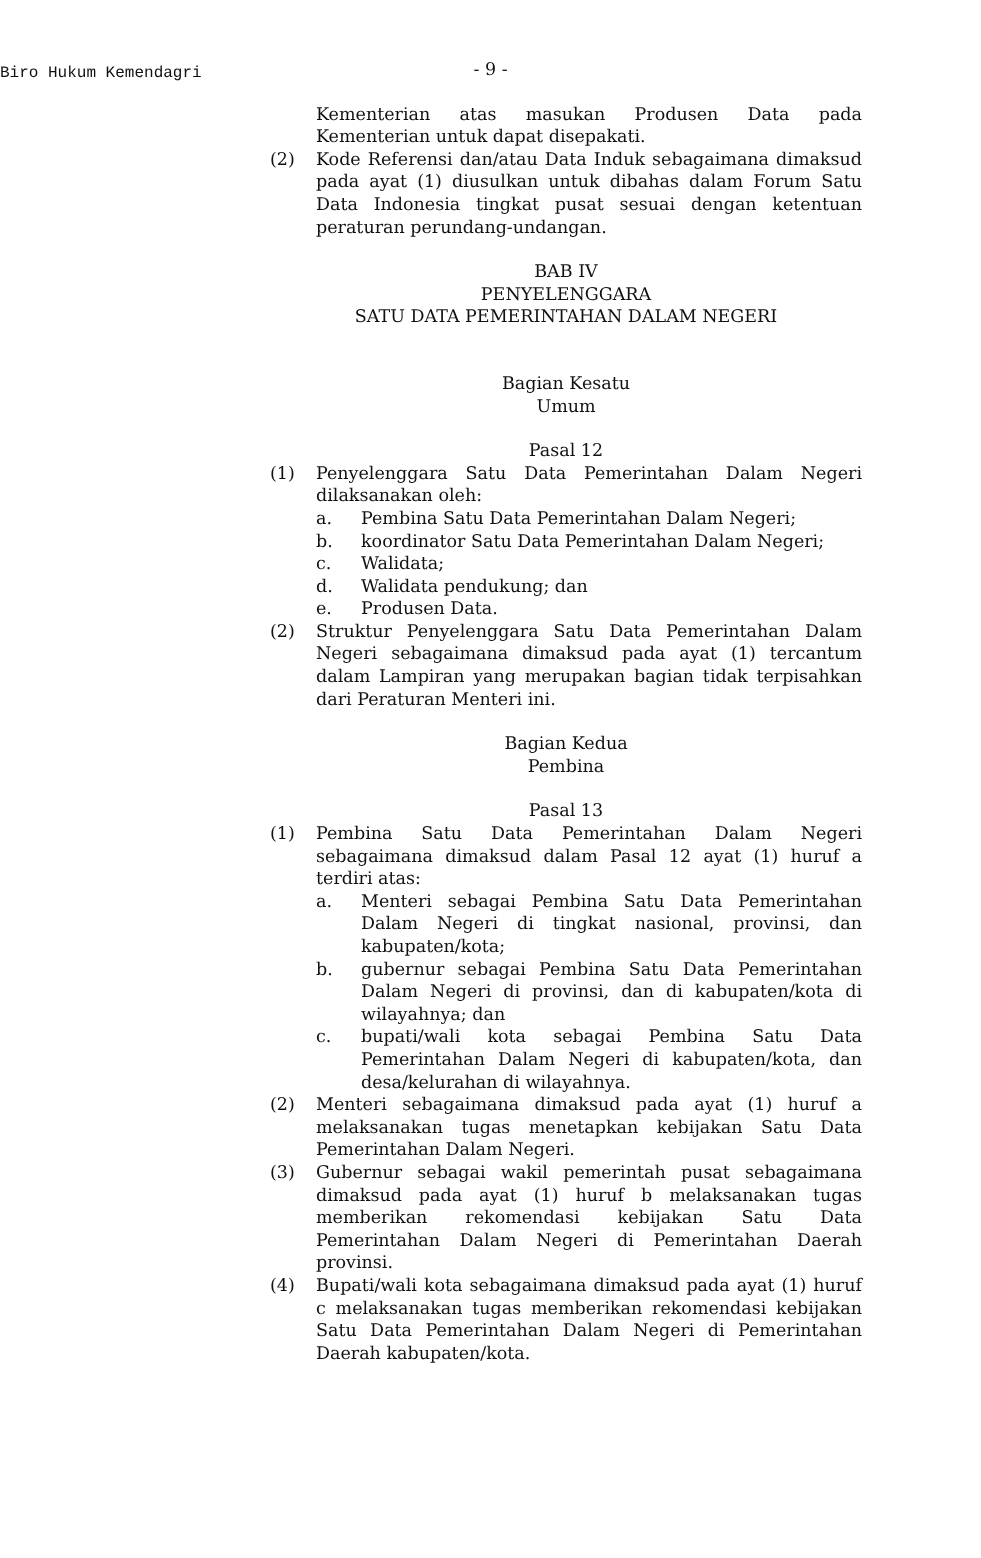Biro Hukum Kemendagri
- 9 -
Kementerian atas masukan Produsen Data pada Kementerian untuk dapat disepakati.
(2) Kode Referensi dan/atau Data Induk sebagaimana dimaksud pada ayat (1) diusulkan untuk dibahas dalam Forum Satu Data Indonesia tingkat pusat sesuai dengan ketentuan peraturan perundang-undangan.
BAB IV
PENYELENGGARA
SATU DATA PEMERINTAHAN DALAM NEGERI
Bagian Kesatu
Umum
Pasal 12
(1) Penyelenggara Satu Data Pemerintahan Dalam Negeri dilaksanakan oleh:
a. Pembina Satu Data Pemerintahan Dalam Negeri;
b. koordinator Satu Data Pemerintahan Dalam Negeri;
c. Walidata;
d. Walidata pendukung; dan
e. Produsen Data.
(2) Struktur Penyelenggara Satu Data Pemerintahan Dalam Negeri sebagaimana dimaksud pada ayat (1) tercantum dalam Lampiran yang merupakan bagian tidak terpisahkan dari Peraturan Menteri ini.
Bagian Kedua
Pembina
Pasal 13
(1) Pembina Satu Data Pemerintahan Dalam Negeri sebagaimana dimaksud dalam Pasal 12 ayat (1) huruf a terdiri atas:
a. Menteri sebagai Pembina Satu Data Pemerintahan Dalam Negeri di tingkat nasional, provinsi, dan kabupaten/kota;
b. gubernur sebagai Pembina Satu Data Pemerintahan Dalam Negeri di provinsi, dan di kabupaten/kota di wilayahnya; dan
c. bupati/wali kota sebagai Pembina Satu Data Pemerintahan Dalam Negeri di kabupaten/kota, dan desa/kelurahan di wilayahnya.
(2) Menteri sebagaimana dimaksud pada ayat (1) huruf a melaksanakan tugas menetapkan kebijakan Satu Data Pemerintahan Dalam Negeri.
(3) Gubernur sebagai wakil pemerintah pusat sebagaimana dimaksud pada ayat (1) huruf b melaksanakan tugas memberikan rekomendasi kebijakan Satu Data Pemerintahan Dalam Negeri di Pemerintahan Daerah provinsi.
(4) Bupati/wali kota sebagaimana dimaksud pada ayat (1) huruf c melaksanakan tugas memberikan rekomendasi kebijakan Satu Data Pemerintahan Dalam Negeri di Pemerintahan Daerah kabupaten/kota.